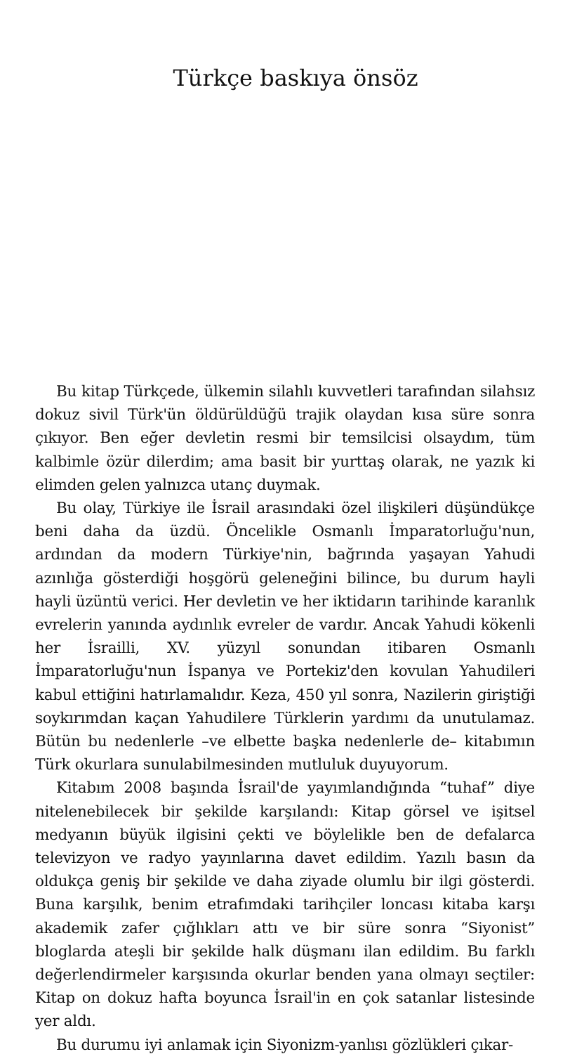Türkçe baskıya önsöz
Bu kitap Türkçede, ülkemin silahlı kuvvetleri tarafından silahsız dokuz sivil Türk'ün öldürüldüğü trajik olaydan kısa süre sonra çıkıyor. Ben eğer devletin resmi bir temsilcisi olsaydım, tüm kalbimle özür dilerdim; ama basit bir yurttaş olarak, ne yazık ki elimden gelen yalnızca utanç duymak.
Bu olay, Türkiye ile İsrail arasındaki özel ilişkileri düşündükçe beni daha da üzdü. Öncelikle Osmanlı İmparatorluğu'nun, ardından da modern Türkiye'nin, bağrında yaşayan Yahudi azınlığa gösterdiği hoşgörü geleneğini bilince, bu durum hayli hayli üzüntü verici. Her devletin ve her iktidarın tarihinde karanlık evrelerin yanında aydınlık evreler de vardır. Ancak Yahudi kökenli her İsrailli, XV. yüzyıl sonundan itibaren Osmanlı İmparatorluğu'nun İspanya ve Portekiz'den kovulan Yahudileri kabul ettiğini hatırlamalıdır. Keza, 450 yıl sonra, Nazilerin giriştiği soykırımdan kaçan Yahudilere Türklerin yardımı da unutulamaz. Bütün bu nedenlerle –ve elbette başka nedenlerle de– kitabımın Türk okurlara sunulabilmesinden mutluluk duyuyorum.
Kitabım 2008 başında İsrail'de yayımlandığında “tuhaf” diye nitelenebilecek bir şekilde karşılandı: Kitap görsel ve işitsel medyanın büyük ilgisini çekti ve böylelikle ben de defalarca televizyon ve radyo yayınlarına davet edildim. Yazılı basın da oldukça geniş bir şekilde ve daha ziyade olumlu bir ilgi gösterdi. Buna karşılık, benim etrafımdaki tarihçiler loncası kitaba karşı akademik zafer çığlıkları attı ve bir süre sonra “Siyonist” bloglarda ateşli bir şekilde halk düşmanı ilan edildim. Bu farklı değerlendirmeler karşısında okurlar benden yana olmayı seçtiler: Kitap on dokuz hafta boyunca İsrail'in en çok satanlar listesinde yer aldı.
Bu durumu iyi anlamak için Siyonizm-yanlısı gözlükleri çıkar-